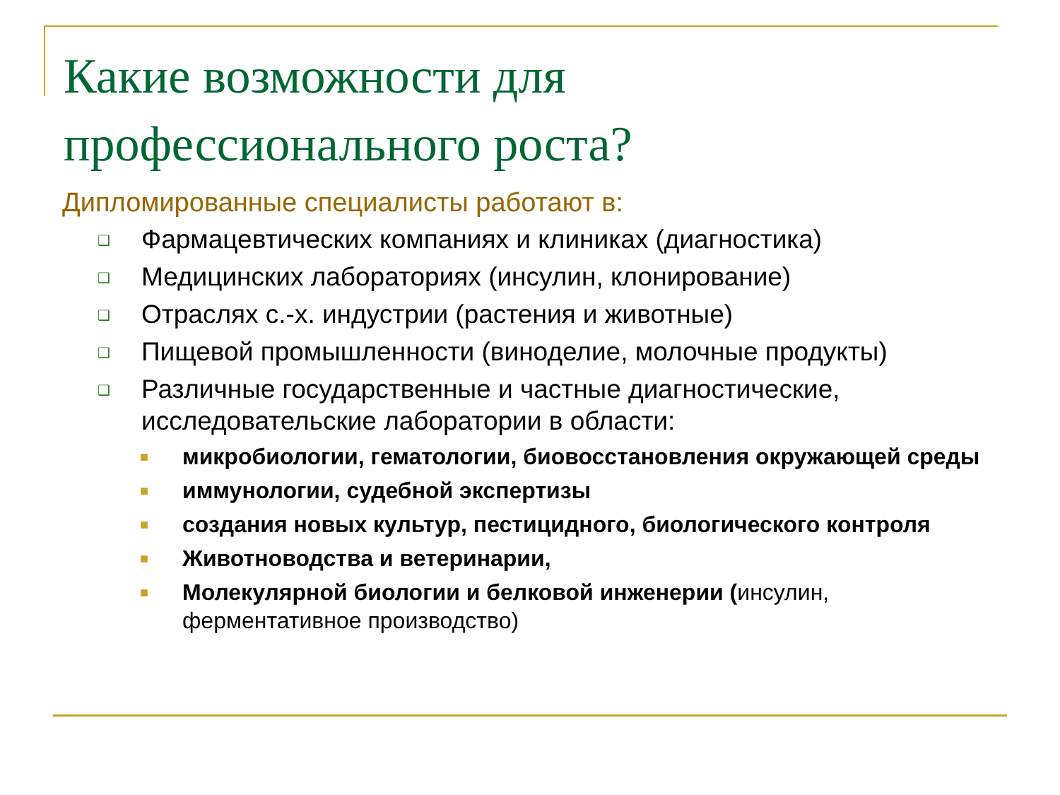Какие возможности для
профессионального роста?
Дипломированные специалисты работают в:
❑ Фармацевтических компаниях и клиниках (диагностика)
❑ Медицинских лабораториях (инсулин, клонирование)
❑ Отраслях с.-х. индустрии (растения и животные)
❑ Пищевой промышленности (виноделие, молочные продукты)
❑ Различные государственные и частные диагностические, исследовательские лаборатории в области:
■ микробиологии, гематологии, биовосстановления окружающей среды
■ иммунологии, судебной экспертизы
■ создания новых культур, пестицидного, биологического контроля
■ Животноводства и ветеринарии,
■ Молекулярной биологии и белковой инженерии (инсулин, ферментативное производство)